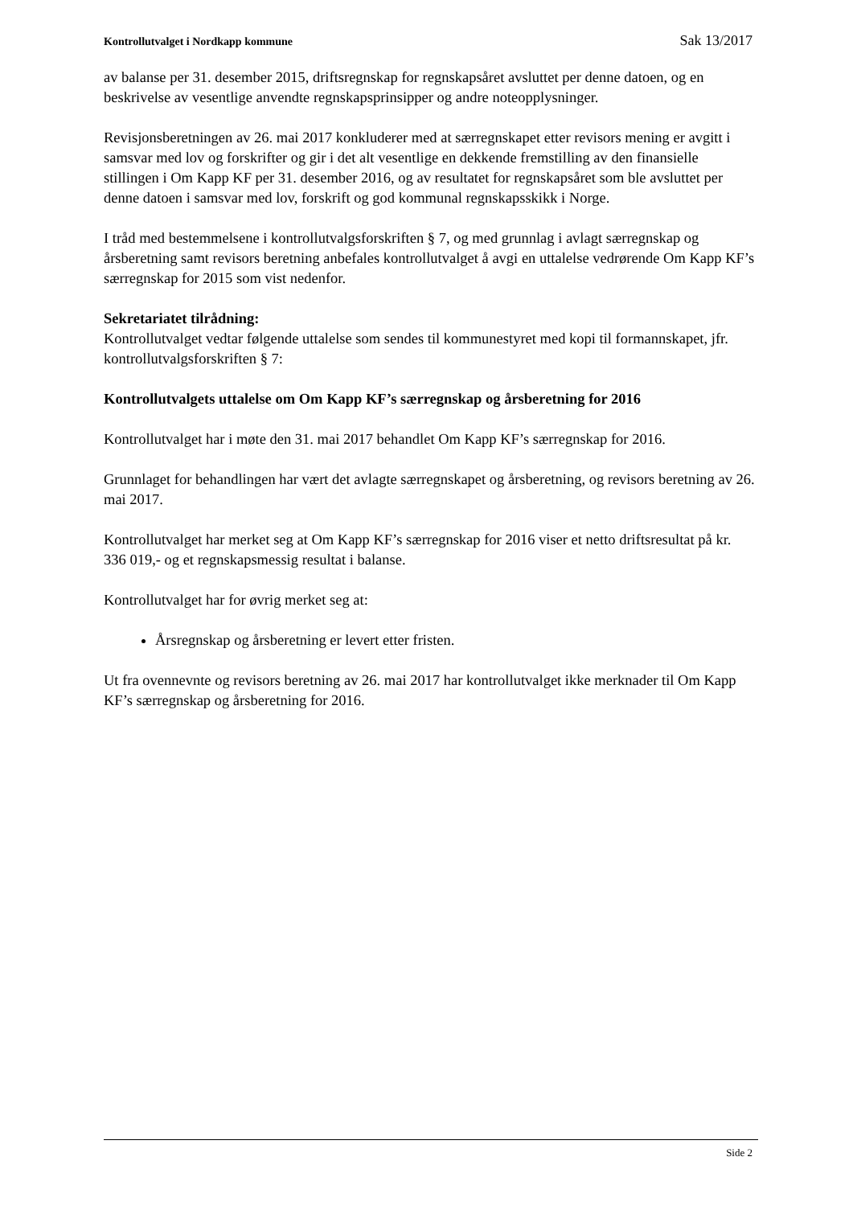Kontrollutvalget i Nordkapp kommune Sak 13/2017
av balanse per 31. desember 2015, driftsregnskap for regnskapsåret avsluttet per denne datoen, og en beskrivelse av vesentlige anvendte regnskapsprinsipper og andre noteopplysninger.
Revisjonsberetningen av 26. mai 2017 konkluderer med at særregnskapet etter revisors mening er avgitt i samsvar med lov og forskrifter og gir i det alt vesentlige en dekkende fremstilling av den finansielle stillingen i Om Kapp KF per 31. desember 2016, og av resultatet for regnskapsåret som ble avsluttet per denne datoen i samsvar med lov, forskrift og god kommunal regnskapsskikk i Norge.
I tråd med bestemmelsene i kontrollutvalgsforskriften § 7, og med grunnlag i avlagt særregnskap og årsberetning samt revisors beretning anbefales kontrollutvalget å avgi en uttalelse vedrørende Om Kapp KF’s særregnskap for 2015 som vist nedenfor.
Sekretariatet tilrådning:
Kontrollutvalget vedtar følgende uttalelse som sendes til kommunestyret med kopi til formannskapet, jfr. kontrollutvalgsforskriften § 7:
Kontrollutvalgets uttalelse om Om Kapp KF’s særregnskap og årsberetning for 2016
Kontrollutvalget har i møte den 31. mai 2017 behandlet Om Kapp KF’s særregnskap for 2016.
Grunnlaget for behandlingen har vært det avlagte særregnskapet og årsberetning, og revisors beretning av 26. mai 2017.
Kontrollutvalget har merket seg at Om Kapp KF’s særregnskap for 2016 viser et netto driftsresultat på kr. 336 019,- og et regnskapsmessig resultat i balanse.
Kontrollutvalget har for øvrig merket seg at:
Årsregnskap og årsberetning er levert etter fristen.
Ut fra ovennevnte og revisors beretning av 26. mai 2017 har kontrollutvalget ikke merknader til Om Kapp KF’s særregnskap og årsberetning for 2016.
Side 2